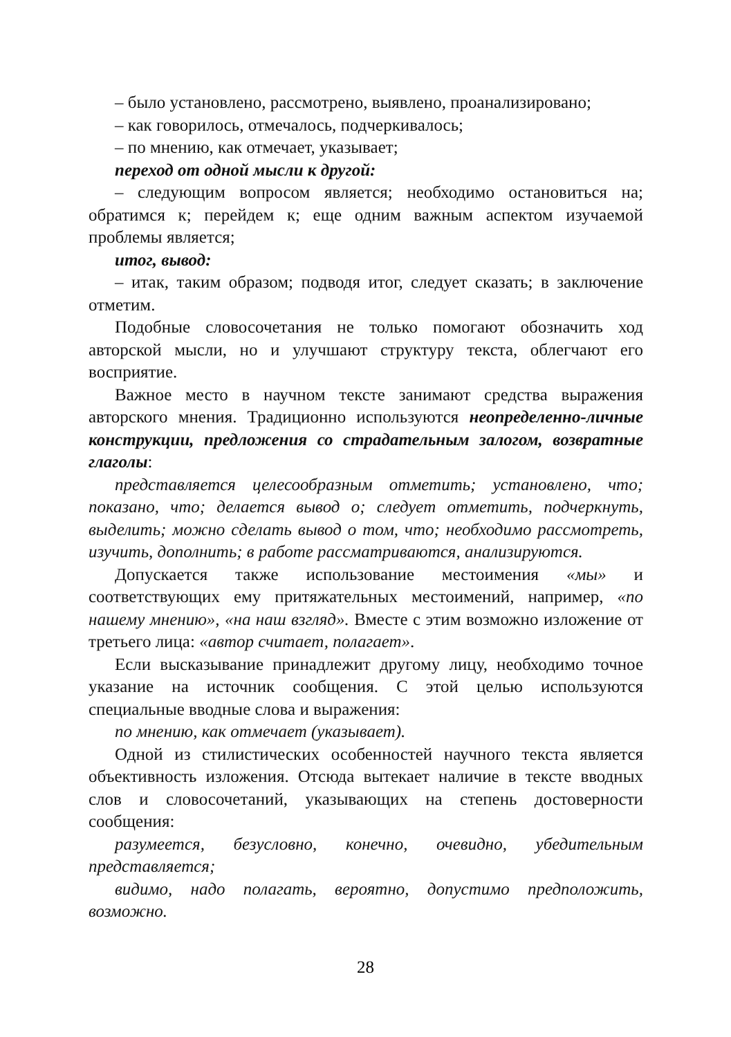– было установлено, рассмотрено, выявлено, проанализировано;
– как говорилось, отмечалось, подчеркивалось;
– по мнению, как отмечает, указывает;
переход от одной мысли к другой:
– следующим вопросом является; необходимо остановиться на; обратимся к; перейдем к; еще одним важным аспектом изучаемой проблемы является;
итог, вывод:
– итак, таким образом; подводя итог, следует сказать; в заключение отметим.
Подобные словосочетания не только помогают обозначить ход авторской мысли, но и улучшают структуру текста, облегчают его восприятие.
Важное место в научном тексте занимают средства выражения авторского мнения. Традиционно используются неопределенно-личные конструкции, предложения со страдательным залогом, возвратные глаголы:
представляется целесообразным отметить; установлено, что; показано, что; делается вывод о; следует отметить, подчеркнуть, выделить; можно сделать вывод о том, что; необходимо рассмотреть, изучить, дополнить; в работе рассматриваются, анализируются.
Допускается также использование местоимения «мы» и соответствующих ему притяжательных местоимений, например, «по нашему мнению», «на наш взгляд». Вместе с этим возможно изложение от третьего лица: «автор считает, полагает».
Если высказывание принадлежит другому лицу, необходимо точное указание на источник сообщения. С этой целью используются специальные вводные слова и выражения:
по мнению, как отмечает (указывает).
Одной из стилистических особенностей научного текста является объективность изложения. Отсюда вытекает наличие в тексте вводных слов и словосочетаний, указывающих на степень достоверности сообщения:
разумеется, безусловно, конечно, очевидно, убедительным представляется;
видимо, надо полагать, вероятно, допустимо предположить, возможно.
28